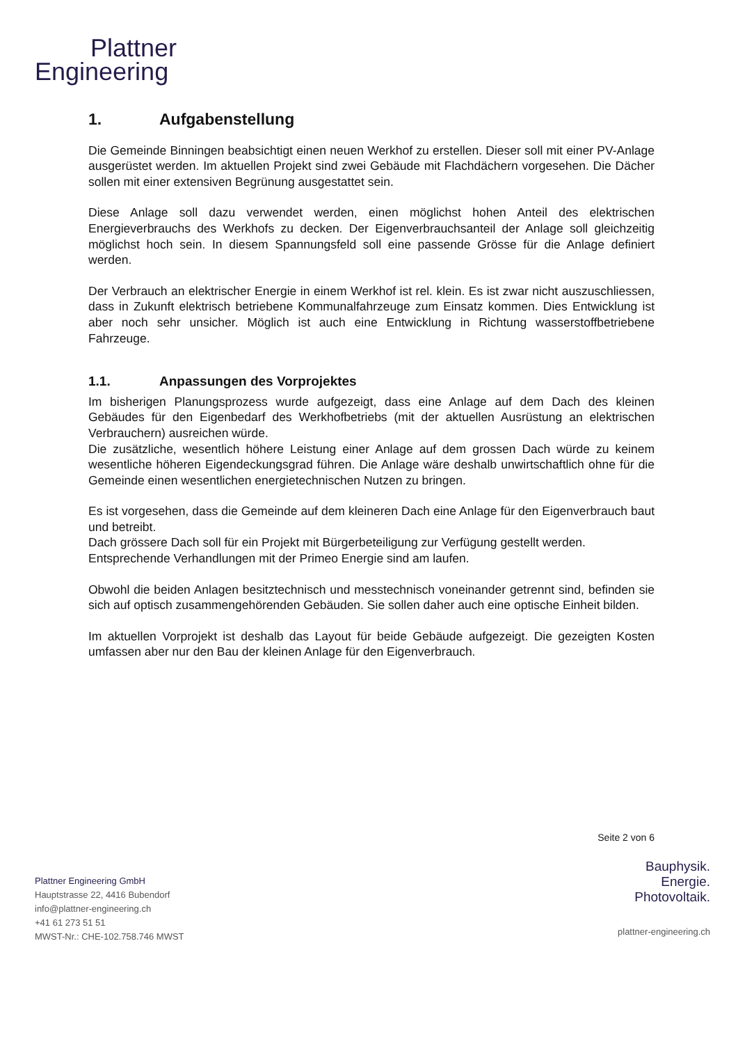Plattner
Engineering
1. Aufgabenstellung
Die Gemeinde Binningen beabsichtigt einen neuen Werkhof zu erstellen. Dieser soll mit einer PV-Anlage ausgerüstet werden. Im aktuellen Projekt sind zwei Gebäude mit Flachdächern vorgesehen. Die Dächer sollen mit einer extensiven Begrünung ausgestattet sein.
Diese Anlage soll dazu verwendet werden, einen möglichst hohen Anteil des elektrischen Energieverbrauchs des Werkhofs zu decken. Der Eigenverbrauchsanteil der Anlage soll gleichzeitig möglichst hoch sein. In diesem Spannungsfeld soll eine passende Grösse für die Anlage definiert werden.
Der Verbrauch an elektrischer Energie in einem Werkhof ist rel. klein. Es ist zwar nicht auszuschliessen, dass in Zukunft elektrisch betriebene Kommunalfahrzeuge zum Einsatz kommen. Dies Entwicklung ist aber noch sehr unsicher. Möglich ist auch eine Entwicklung in Richtung wasserstoffbetriebene Fahrzeuge.
1.1. Anpassungen des Vorprojektes
Im bisherigen Planungsprozess wurde aufgezeigt, dass eine Anlage auf dem Dach des kleinen Gebäudes für den Eigenbedarf des Werkhofbetriebs (mit der aktuellen Ausrüstung an elektrischen Verbrauchern) ausreichen würde.
Die zusätzliche, wesentlich höhere Leistung einer Anlage auf dem grossen Dach würde zu keinem wesentliche höheren Eigendeckungsgrad führen. Die Anlage wäre deshalb unwirtschaftlich ohne für die Gemeinde einen wesentlichen energietechnischen Nutzen zu bringen.
Es ist vorgesehen, dass die Gemeinde auf dem kleineren Dach eine Anlage für den Eigenverbrauch baut und betreibt.
Dach grössere Dach soll für ein Projekt mit Bürgerbeteiligung zur Verfügung gestellt werden.
Entsprechende Verhandlungen mit der Primeo Energie sind am laufen.
Obwohl die beiden Anlagen besitztechnisch und messtechnisch voneinander getrennt sind, befinden sie sich auf optisch zusammengehörenden Gebäuden. Sie sollen daher auch eine optische Einheit bilden.
Im aktuellen Vorprojekt ist deshalb das Layout für beide Gebäude aufgezeigt. Die gezeigten Kosten umfassen aber nur den Bau der kleinen Anlage für den Eigenverbrauch.
Seite 2 von 6
Plattner Engineering GmbH
Hauptstrasse 22, 4416 Bubendorf
info@plattner-engineering.ch
+41 61 273 51 51
MWST-Nr.: CHE-102.758.746 MWST
Bauphysik.
Energie.
Photovoltaik.
plattner-engineering.ch